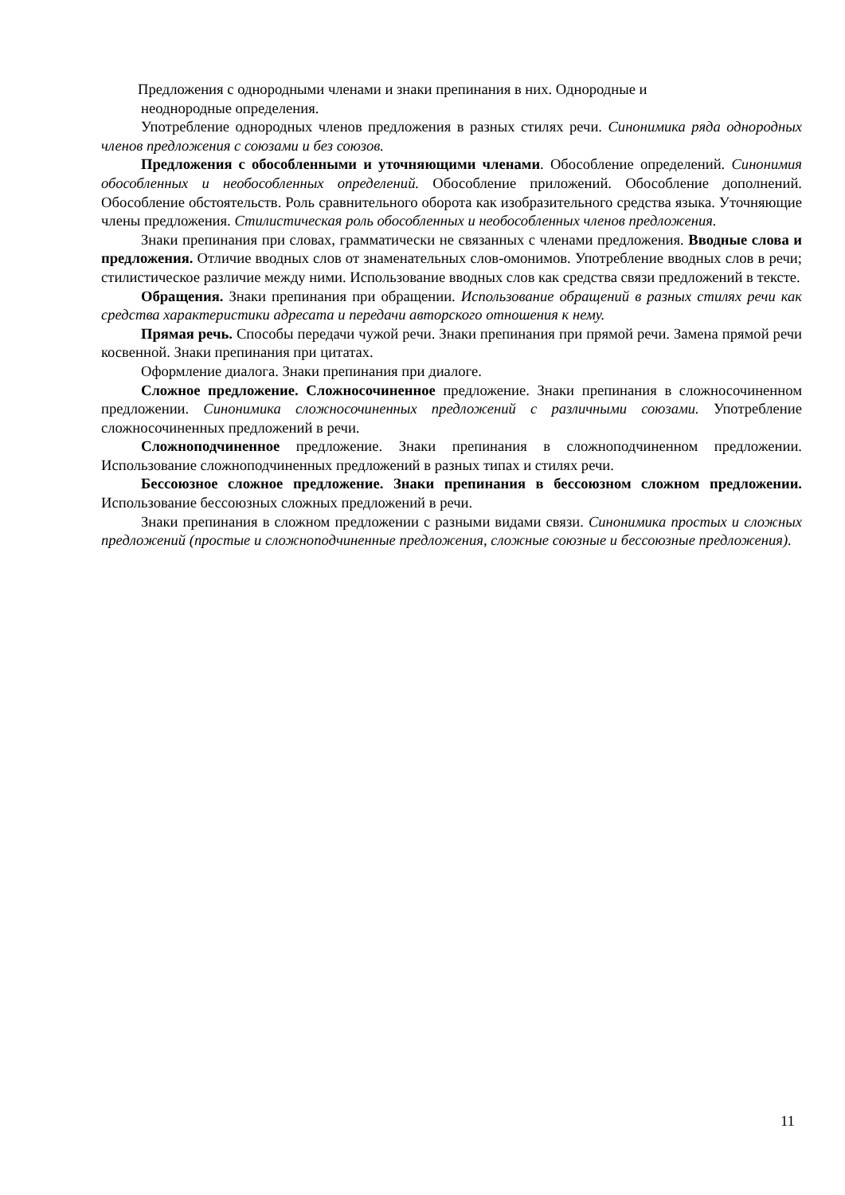Предложения с однородными членами и знаки препинания в них. Однородные и
неоднородные определения.
Употребление однородных членов предложения в разных стилях речи. Синонимика ряда однородных членов предложения с союзами и без союзов.
Предложения с обособленными и уточняющими членами. Обособление определений. Синонимия обособленных и необособленных определений. Обособление приложений. Обособление дополнений. Обособление обстоятельств. Роль сравнительного оборота как изобразительного средства языка. Уточняющие члены предложения. Стилистическая роль обособленных и необособленных членов предложения.
Знаки препинания при словах, грамматически не связанных с членами предложения. Вводные слова и предложения. Отличие вводных слов от знаменательных слов-омонимов. Употребление вводных слов в речи; стилистическое различие между ними. Использование вводных слов как средства связи предложений в тексте.
Обращения. Знаки препинания при обращении. Использование обращений в разных стилях речи как средства характеристики адресата и передачи авторского отношения к нему.
Прямая речь. Способы передачи чужой речи. Знаки препинания при прямой речи. Замена прямой речи косвенной. Знаки препинания при цитатах.
Оформление диалога. Знаки препинания при диалоге.
Сложное предложение. Сложносочиненное предложение. Знаки препинания в сложносочиненном предложении. Синонимика сложносочиненных предложений с различными союзами. Употребление сложносочиненных предложений в речи.
Сложноподчиненное предложение. Знаки препинания в сложноподчиненном предложении. Использование сложноподчиненных предложений в разных типах и стилях речи.
Бессоюзное сложное предложение. Знаки препинания в бессоюзном сложном предложении. Использование бессоюзных сложных предложений в речи.
Знаки препинания в сложном предложении с разными видами связи. Синонимика простых и сложных предложений (простые и сложноподчиненные предложения, сложные союзные и бессоюзные предложения).
11